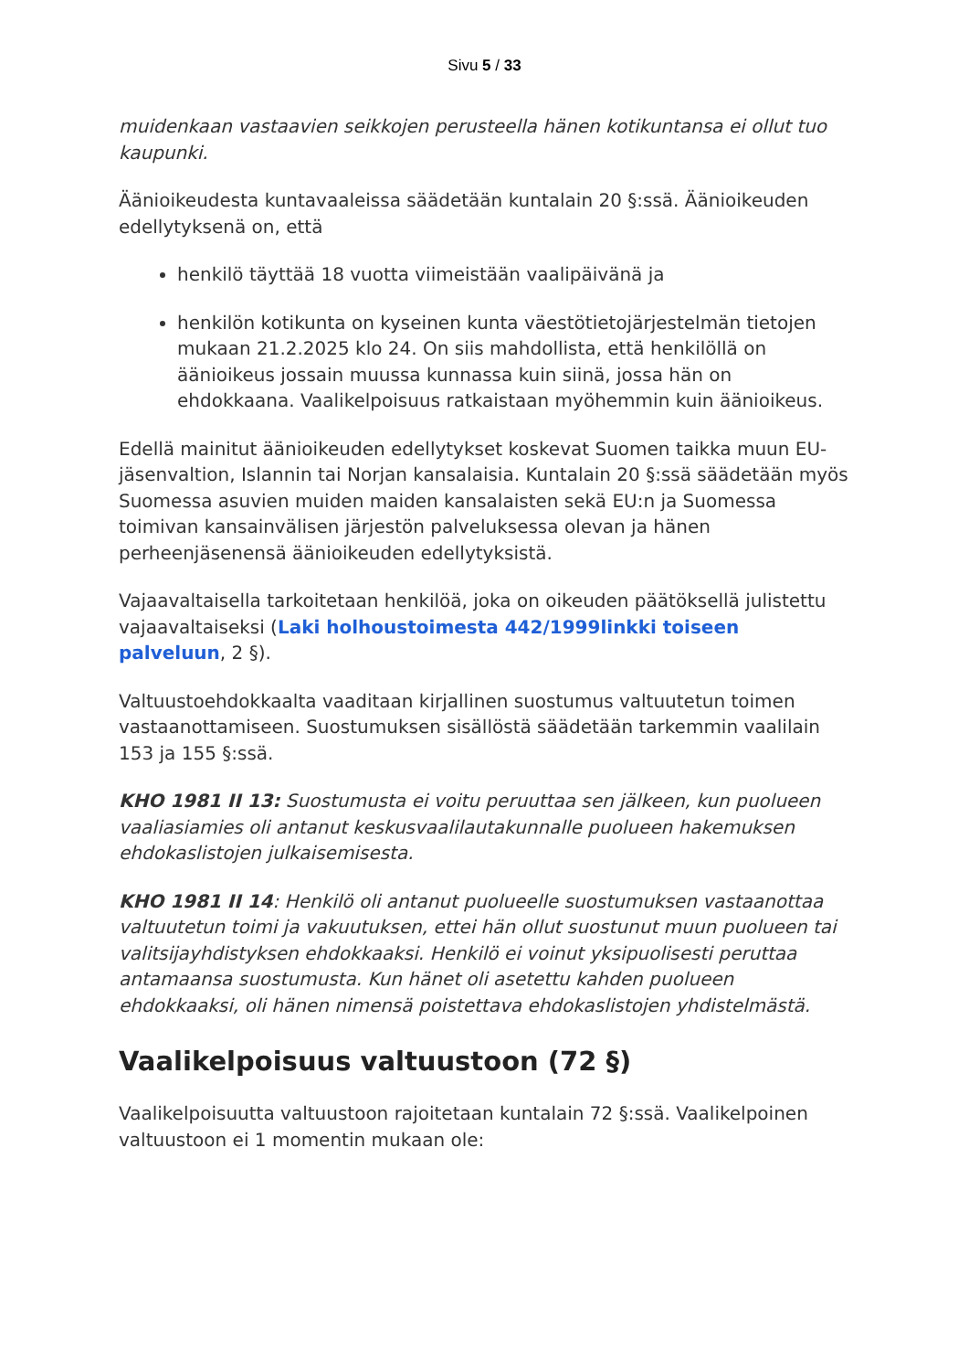Sivu 5 / 33
muidenkaan vastaavien seikkojen perusteella hänen kotikuntansa ei ollut tuo kaupunki.
Äänioikeudesta kuntavaaleissa säädetään kuntalain 20 §:ssä. Äänioikeuden edellytyksenä on, että
henkilö täyttää 18 vuotta viimeistään vaalipäivänä ja
henkilön kotikunta on kyseinen kunta väestötietojärjestelmän tietojen mukaan 21.2.2025 klo 24. On siis mahdollista, että henkilöllä on äänioikeus jossain muussa kunnassa kuin siinä, jossa hän on ehdokkaana. Vaalikelpoisuus ratkaistaan myöhemmin kuin äänioikeus.
Edellä mainitut äänioikeuden edellytykset koskevat Suomen taikka muun EU-jäsenvaltion, Islannin tai Norjan kansalaisia. Kuntalain 20 §:ssä säädetään myös Suomessa asuvien muiden maiden kansalaisten sekä EU:n ja Suomessa toimivan kansainvälisen järjestön palveluksessa olevan ja hänen perheenjäsenensä äänioikeuden edellytyksistä.
Vajaavaltaisella tarkoitetaan henkilöä, joka on oikeuden päätöksellä julistettu vajaavaltaiseksi (Laki holhoustoimesta 442/1999linkki toiseen palveluun, 2 §).
Valtuustoehdokkaalta vaaditaan kirjallinen suostumus valtuutetun toimen vastaanottamiseen. Suostumuksen sisällöstä säädetään tarkemmin vaalilain 153 ja 155 §:ssä.
KHO 1981 II 13: Suostumusta ei voitu peruuttaa sen jälkeen, kun puolueen vaaliasiamies oli antanut keskusvaalilautakunnalle puolueen hakemuksen ehdokaslistojen julkaisemisesta.
KHO 1981 II 14: Henkilö oli antanut puolueelle suostumuksen vastaanottaa valtuutetun toimi ja vakuutuksen, ettei hän ollut suostunut muun puolueen tai valitsijayhdistyksen ehdokkaaksi. Henkilö ei voinut yksipuolisesti peruttaa antamaansa suostumusta. Kun hänet oli asetettu kahden puolueen ehdokkaaksi, oli hänen nimensä poistettava ehdokaslistojen yhdistelmästä.
Vaalikelpoisuus valtuustoon (72 §)
Vaalikelpoisuutta valtuustoon rajoitetaan kuntalain 72 §:ssä. Vaalikelpoinen valtuustoon ei 1 momentin mukaan ole: